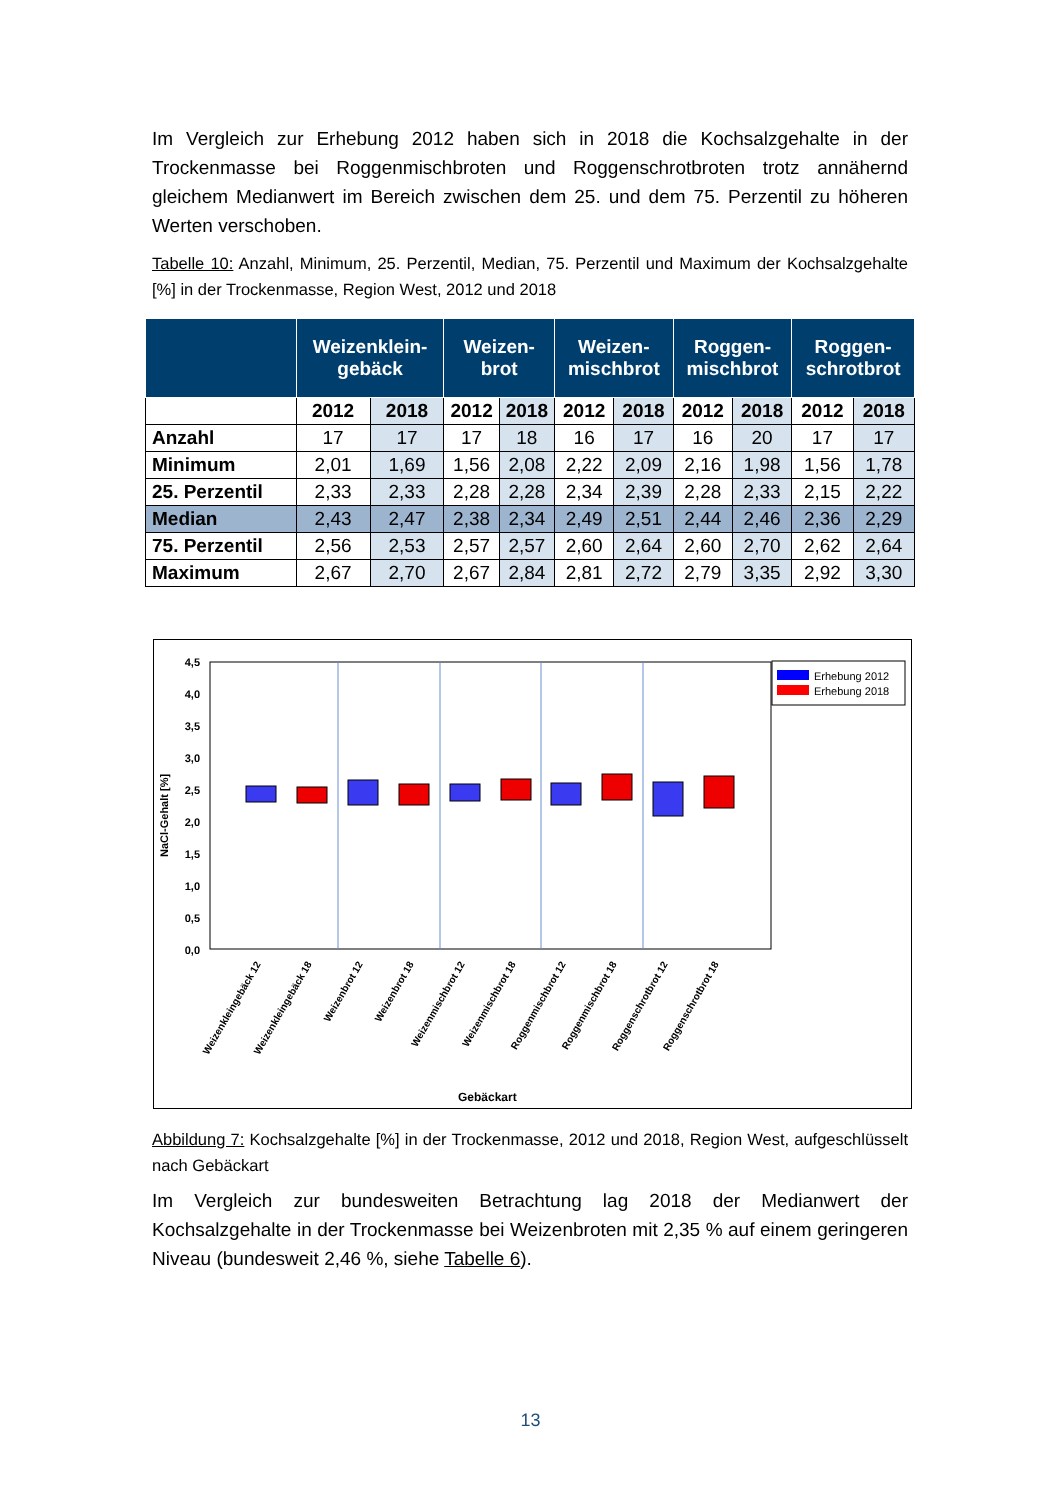Im Vergleich zur Erhebung 2012 haben sich in 2018 die Kochsalzgehalte in der Trockenmasse bei Roggenmischbroten und Roggenschrotbroten trotz annähernd gleichem Medianwert im Bereich zwischen dem 25. und dem 75. Perzentil zu höheren Werten verschoben.
Tabelle 10: Anzahl, Minimum, 25. Perzentil, Median, 75. Perzentil und Maximum der Kochsalzgehalte [%] in der Trockenmasse, Region West, 2012 und 2018
| | Weizenklein- gebäck | | Weizen- brot | | Weizen- mischbrot | | Roggen- mischbrot | | Roggen- schrotbrot | |
| --- | --- | --- | --- | --- | --- | --- | --- | --- | --- | --- |
| | 2012 | 2018 | 2012 | 2018 | 2012 | 2018 | 2012 | 2018 | 2012 | 2018 |
| Anzahl | 17 | 17 | 17 | 18 | 16 | 17 | 16 | 20 | 17 | 17 |
| Minimum | 2,01 | 1,69 | 1,56 | 2,08 | 2,22 | 2,09 | 2,16 | 1,98 | 1,56 | 1,78 |
| 25. Perzentil | 2,33 | 2,33 | 2,28 | 2,28 | 2,34 | 2,39 | 2,28 | 2,33 | 2,15 | 2,22 |
| Median | 2,43 | 2,47 | 2,38 | 2,34 | 2,49 | 2,51 | 2,44 | 2,46 | 2,36 | 2,29 |
| 75. Perzentil | 2,56 | 2,53 | 2,57 | 2,57 | 2,60 | 2,64 | 2,60 | 2,70 | 2,62 | 2,64 |
| Maximum | 2,67 | 2,70 | 2,67 | 2,84 | 2,81 | 2,72 | 2,79 | 3,35 | 2,92 | 3,30 |
4,5
4,0
3,5
3,0
2,5
2,0
1,5
1,0
0,5
0,0
NaCl-Gehalt [%]
Erhebung 2012
Erhebung 2018
Weizenkleingebäck 12
Weizenkleingebäck 18
Weizenbrot 12
Weizenbrot 18
Weizenmischbrot 12
Weizenmischbrot 18
Roggenmischbrot 12
Roggenmischbrot 18
Roggenschrotbrot 12
Roggenschrotbrot 18
Gebäckart
Abbildung 7: Kochsalzgehalte [%] in der Trockenmasse, 2012 und 2018, Region West, aufgeschlüsselt nach Gebäckart
Im Vergleich zur bundesweiten Betrachtung lag 2018 der Medianwert der Kochsalzgehalte in der Trockenmasse bei Weizenbroten mit 2,35 % auf einem geringeren Niveau (bundesweit 2,46 %, siehe Tabelle 6).
13